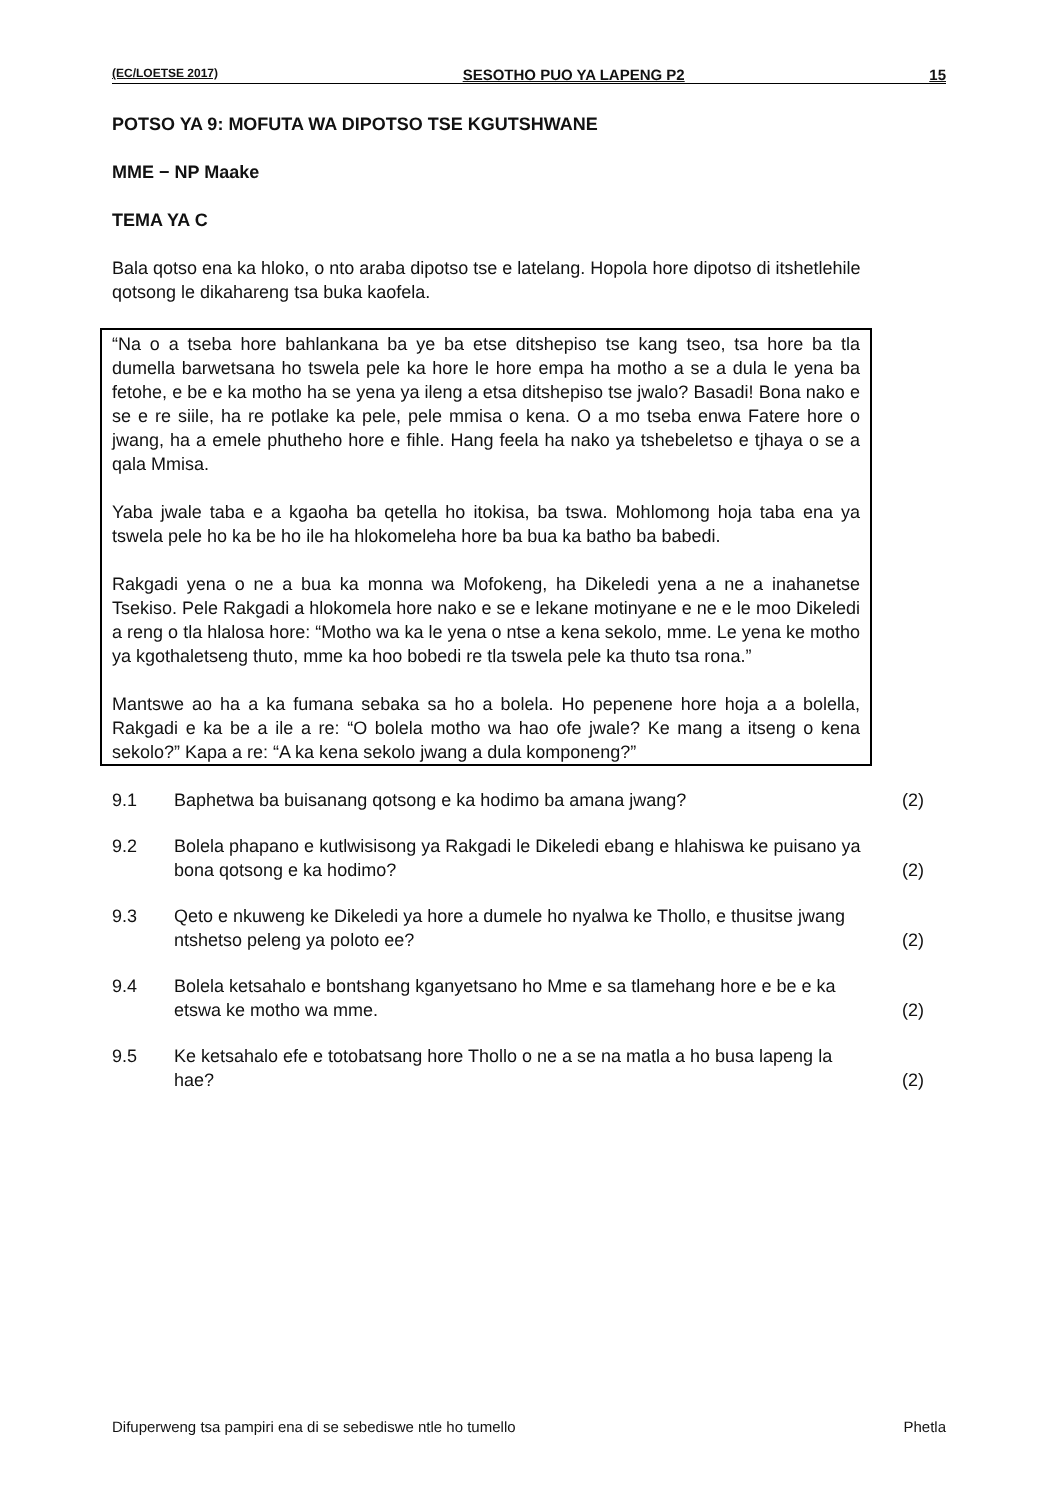(EC/LOETSE 2017) SESOTHO PUO YA LAPENG P2 15
POTSO YA 9: MOFUTA WA DIPOTSO TSE KGUTSHWANE
MME − NP Maake
TEMA YA C
Bala qotso ena ka hloko, o nto araba dipotso tse e latelang. Hopola hore dipotso di itshetlehile qotsong le dikahareng tsa buka kaofela.
“Na o a tseba hore bahlankana ba ye ba etse ditshepiso tse kang tseo, tsa hore ba tla dumella barwetsana ho tswela pele ka hore le hore empa ha motho a se a dula le yena ba fetohe, e be e ka motho ha se yena ya ileng a etsa ditshepiso tse jwalo? Basadi! Bona nako e se e re siile, ha re potlake ka pele, pele mmisa o kena. O a mo tseba enwa Fatere hore o jwang, ha a emele phutheho hore e fihle. Hang feela ha nako ya tshebeletso e tjhaya o se a qala Mmisa.
Yaba jwale taba e a kgaoha ba qetella ho itokisa, ba tswa. Mohlomong hoja taba ena ya tswela pele ho ka be ho ile ha hlokomeleha hore ba bua ka batho ba babedi.
Rakgadi yena o ne a bua ka monna wa Mofokeng, ha Dikeledi yena a ne a inahanetse Tsekiso. Pele Rakgadi a hlokomela hore nako e se e lekane motinyane e ne e le moo Dikeledi a reng o tla hlalosa hore: “Motho wa ka le yena o ntse a kena sekolo, mme. Le yena ke motho ya kgothaletseng thuto, mme ka hoo bobedi re tla tswela pele ka thuto tsa rona.”
Mantswe ao ha a ka fumana sebaka sa ho a bolela. Ho pepenene hore hoja a a bolella, Rakgadi e ka be a ile a re: “O bolela motho wa hao ofe jwale? Ke mang a itseng o kena sekolo?” Kapa a re: “A ka kena sekolo jwang a dula komponeng?”
9.1 Baphetwa ba buisanang qotsong e ka hodimo ba amana jwang? (2)
9.2 Bolela phapano e kutlwisisong ya Rakgadi le Dikeledi ebang e hlahiswa ke puisano ya bona qotsong e ka hodimo? (2)
9.3 Qeto e nkuweng ke Dikeledi ya hore a dumele ho nyalwa ke Thollo, e thusitse jwang ntshetso peleng ya poloto ee? (2)
9.4 Bolela ketsahalo e bontshang kganyetsano ho Mme e sa tlamehang hore e be e ka etswa ke motho wa mme. (2)
9.5 Ke ketsahalo efe e totobatsang hore Thollo o ne a se na matla a ho busa lapeng la hae? (2)
Difuperweng tsa pampiri ena di se sebediswe ntle ho tumello Phetla